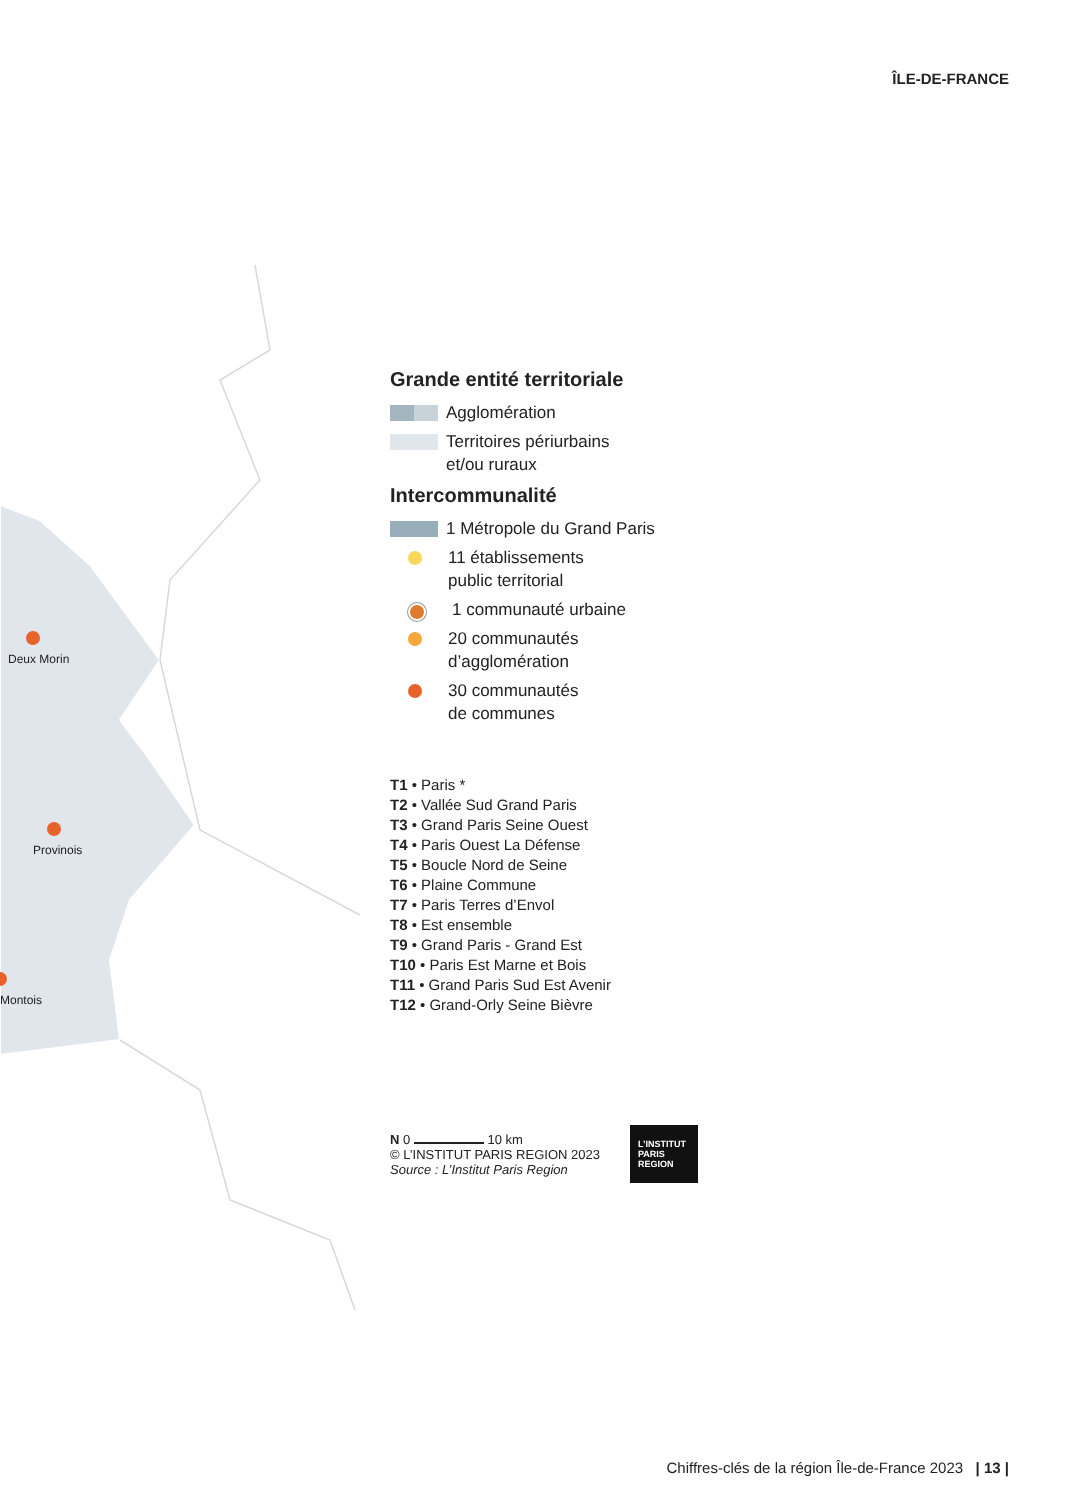ÎLE-DE-FRANCE
Deux Morin
Provinois
Montois
Grande entité territoriale
Agglomération
Territoires périurbains
et/ou ruraux
Intercommunalité
1 Métropole du Grand Paris
11 établissements
public territorial
1 communauté urbaine
20 communautés
d’agglomération
30 communautés
de communes
T1 • Paris *
T2 • Vallée Sud Grand Paris
T3 • Grand Paris Seine Ouest
T4 • Paris Ouest La Défense
T5 • Boucle Nord de Seine
T6 • Plaine Commune
T7 • Paris Terres d’Envol
T8 • Est ensemble
T9 • Grand Paris - Grand Est
T10 • Paris Est Marne et Bois
T11 • Grand Paris Sud Est Avenir
T12 • Grand-Orly Seine Bièvre
N 0 10 km
© L’INSTITUT PARIS REGION 2023
Source : L’Institut Paris Region
L’INSTITUT
PARIS
REGION
Chiffres-clés de la région Île-de-France 2023 | 13 |